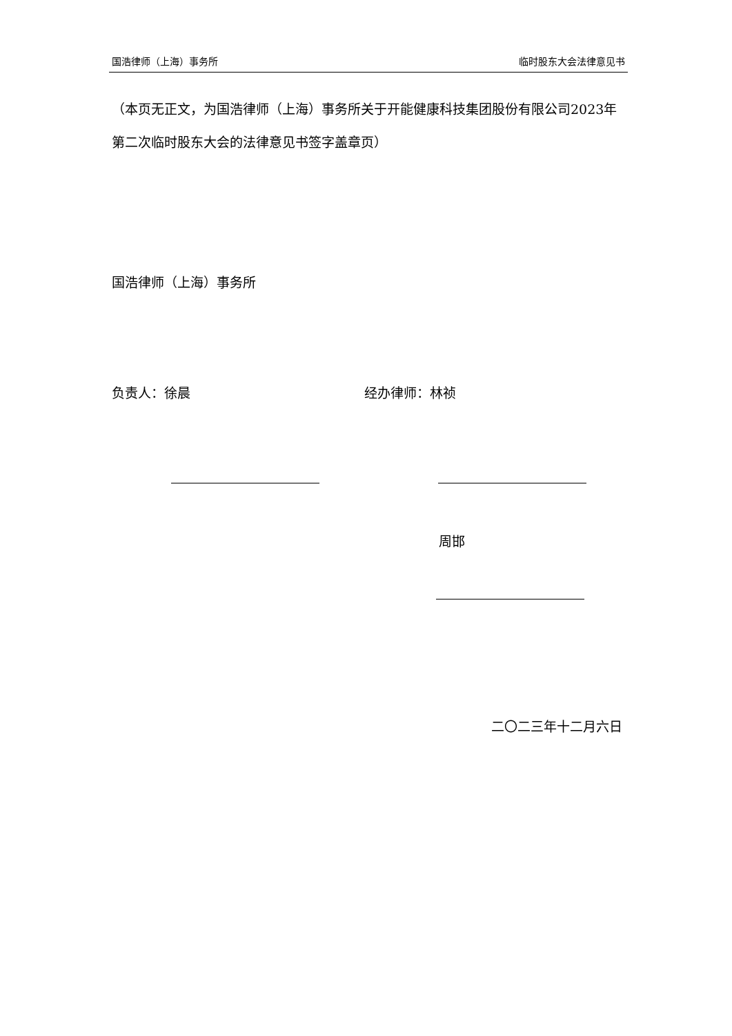国浩律师（上海）事务所 临时股东大会法律意见书
（本页无正文，为国浩律师（上海）事务所关于开能健康科技集团股份有限公司2023年第二次临时股东大会的法律意见书签字盖章页）
国浩律师（上海）事务所
负责人：徐晨 经办律师：林祯
周邯
二〇二三年十二月六日